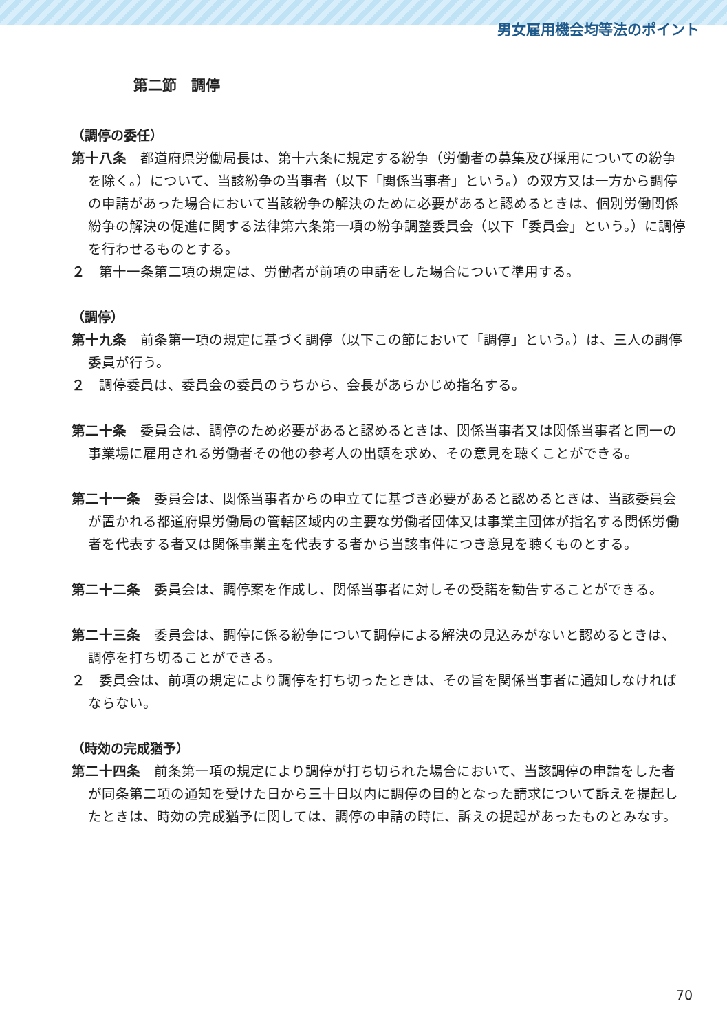男女雇用機会均等法のポイント
第二節　調停
（調停の委任）
第十八条　都道府県労働局長は、第十六条に規定する紛争（労働者の募集及び採用についての紛争を除く。）について、当該紛争の当事者（以下「関係当事者」という。）の双方又は一方から調停の申請があった場合において当該紛争の解決のために必要があると認めるときは、個別労働関係紛争の解決の促進に関する法律第六条第一項の紛争調整委員会（以下「委員会」という。）に調停を行わせるものとする。
２　第十一条第二項の規定は、労働者が前項の申請をした場合について準用する。
（調停）
第十九条　前条第一項の規定に基づく調停（以下この節において「調停」という。）は、三人の調停委員が行う。
２　調停委員は、委員会の委員のうちから、会長があらかじめ指名する。
第二十条　委員会は、調停のため必要があると認めるときは、関係当事者又は関係当事者と同一の事業場に雇用される労働者その他の参考人の出頭を求め、その意見を聴くことができる。
第二十一条　委員会は、関係当事者からの申立てに基づき必要があると認めるときは、当該委員会が置かれる都道府県労働局の管轄区域内の主要な労働者団体又は事業主団体が指名する関係労働者を代表する者又は関係事業主を代表する者から当該事件につき意見を聴くものとする。
第二十二条　委員会は、調停案を作成し、関係当事者に対しその受諾を勧告することができる。
第二十三条　委員会は、調停に係る紛争について調停による解決の見込みがないと認めるときは、調停を打ち切ることができる。
２　委員会は、前項の規定により調停を打ち切ったときは、その旨を関係当事者に通知しなければならない。
（時効の完成猶予）
第二十四条　前条第一項の規定により調停が打ち切られた場合において、当該調停の申請をした者が同条第二項の通知を受けた日から三十日以内に調停の目的となった請求について訴えを提起したときは、時効の完成猶予に関しては、調停の申請の時に、訴えの提起があったものとみなす。
70